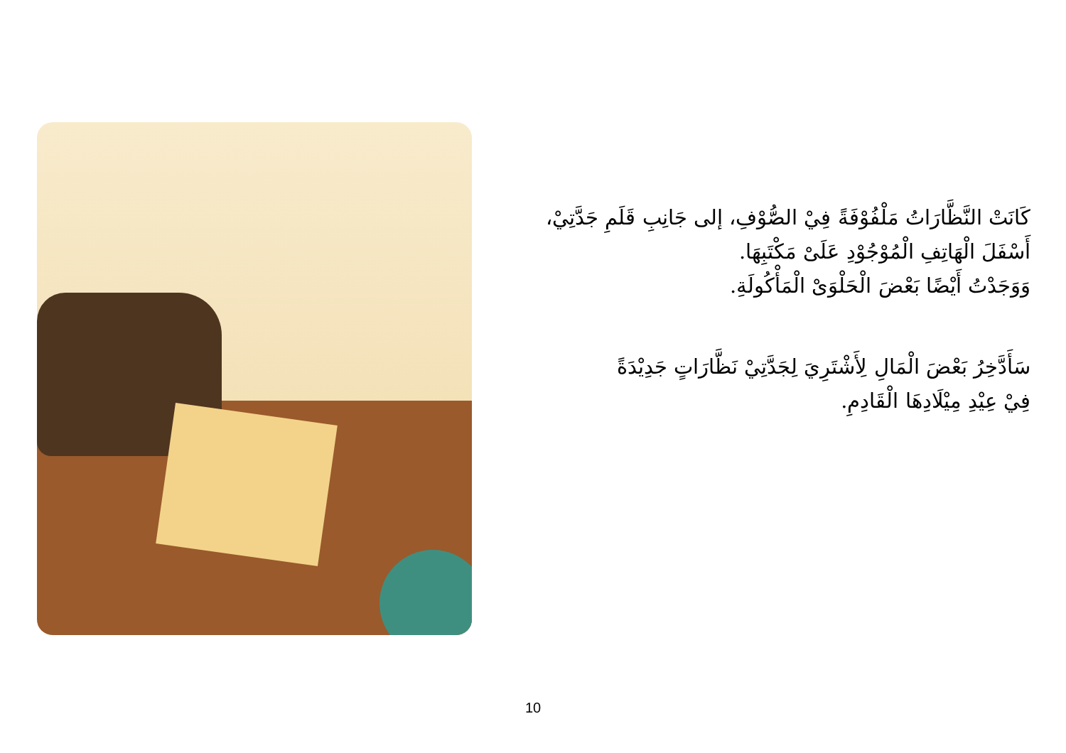كَانَتْ النَّظَّارَاتُ مَلْفُوْفَةً فِيْ الصُّوْفِ، إلى جَانِبِ قَلَمِ جَدَّتِيْ،
أَسْفَلَ الْهَاتِفِ الْمُوْجُوْدِ عَلَىْ مَكْتَبِهَا.
وَوَجَدْتُ أَيْضًا بَعْضَ الْحَلْوَىْ الْمَأْكُولَةِ.
سَأَدَّخِرُ بَعْضَ الْمَالِ لِأَشْتَرِيَ لِجَدَّتِيْ نَظَّارَاتٍ جَدِيْدَةً
فِيْ عِيْدِ مِيْلَادِهَا الْقَادِمِ.
10